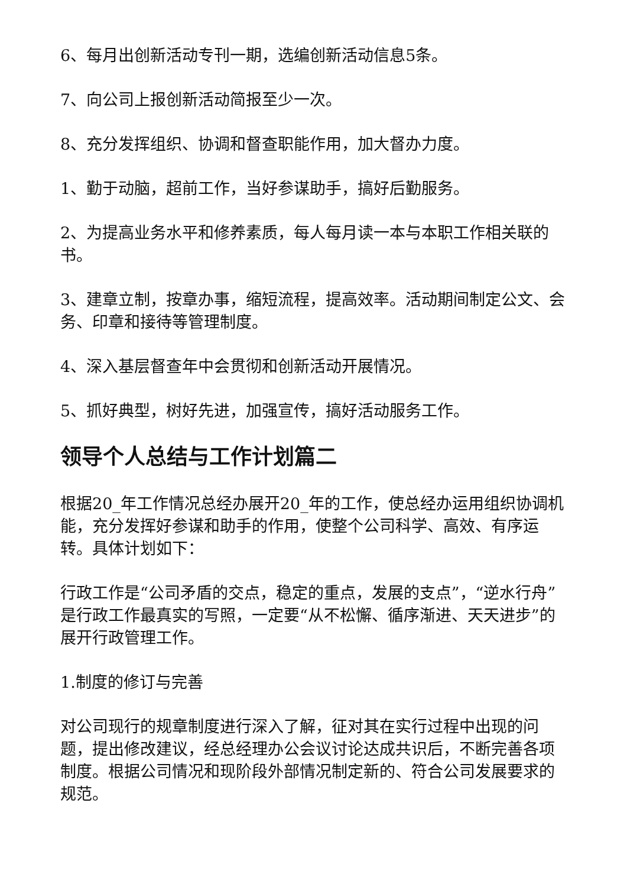6、每月出创新活动专刊一期，选编创新活动信息5条。
7、向公司上报创新活动简报至少一次。
8、充分发挥组织、协调和督查职能作用，加大督办力度。
1、勤于动脑，超前工作，当好参谋助手，搞好后勤服务。
2、为提高业务水平和修养素质，每人每月读一本与本职工作相关联的书。
3、建章立制，按章办事，缩短流程，提高效率。活动期间制定公文、会务、印章和接待等管理制度。
4、深入基层督查年中会贯彻和创新活动开展情况。
5、抓好典型，树好先进，加强宣传，搞好活动服务工作。
领导个人总结与工作计划篇二
根据20_年工作情况总经办展开20_年的工作，使总经办运用组织协调机能，充分发挥好参谋和助手的作用，使整个公司科学、高效、有序运转。具体计划如下：
行政工作是“公司矛盾的交点，稳定的重点，发展的支点”，“逆水行舟”是行政工作最真实的写照，一定要“从不松懈、循序渐进、天天进步”的展开行政管理工作。
1.制度的修订与完善
对公司现行的规章制度进行深入了解，征对其在实行过程中出现的问题，提出修改建议，经总经理办公会议讨论达成共识后，不断完善各项制度。根据公司情况和现阶段外部情况制定新的、符合公司发展要求的规范。